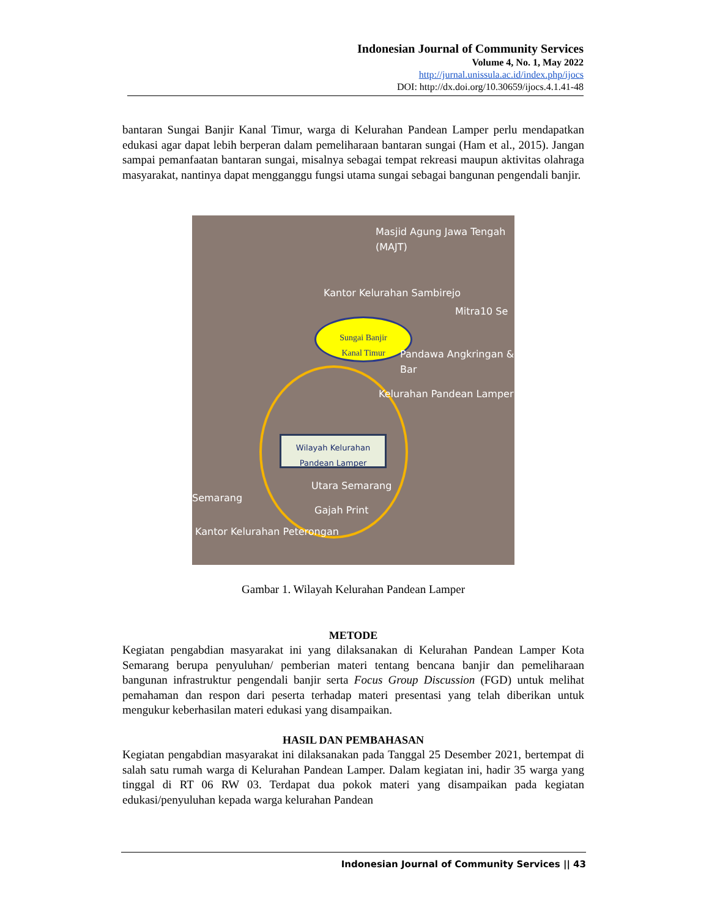Indonesian Journal of Community Services
Volume 4, No. 1, May 2022
http://jurnal.unissula.ac.id/index.php/ijocs
DOI: http://dx.doi.org/10.30659/ijocs.4.1.41-48
bantaran Sungai Banjir Kanal Timur, warga di Kelurahan Pandean Lamper perlu mendapatkan edukasi agar dapat lebih berperan dalam pemeliharaan bantaran sungai (Ham et al., 2015). Jangan sampai pemanfaatan bantaran sungai, misalnya sebagai tempat rekreasi maupun aktivitas olahraga masyarakat, nantinya dapat mengganggu fungsi utama sungai sebagai bangunan pengendali banjir.
Masjid Agung Jawa Tengah (MAJT)
Kantor Kelurahan Sambirejo
Mitra10 Se
Sungai Banjir
Kanal Timur
Pandawa Angkringan & Bar
Kelurahan Pandean Lamper
Wilayah Kelurahan
Pandean Lamper
Utara Semarang
Semarang
Gajah Print
Kantor Kelurahan Peterongan
Gambar 1. Wilayah Kelurahan Pandean Lamper
METODE
Kegiatan pengabdian masyarakat ini yang dilaksanakan di Kelurahan Pandean Lamper Kota Semarang berupa penyuluhan/ pemberian materi tentang bencana banjir dan pemeliharaan bangunan infrastruktur pengendali banjir serta Focus Group Discussion (FGD) untuk melihat pemahaman dan respon dari peserta terhadap materi presentasi yang telah diberikan untuk mengukur keberhasilan materi edukasi yang disampaikan.
HASIL DAN PEMBAHASAN
Kegiatan pengabdian masyarakat ini dilaksanakan pada Tanggal 25 Desember 2021, bertempat di salah satu rumah warga di Kelurahan Pandean Lamper. Dalam kegiatan ini, hadir 35 warga yang tinggal di RT 06 RW 03. Terdapat dua pokok materi yang disampaikan pada kegiatan edukasi/penyuluhan kepada warga kelurahan Pandean
Indonesian Journal of Community Services || 43